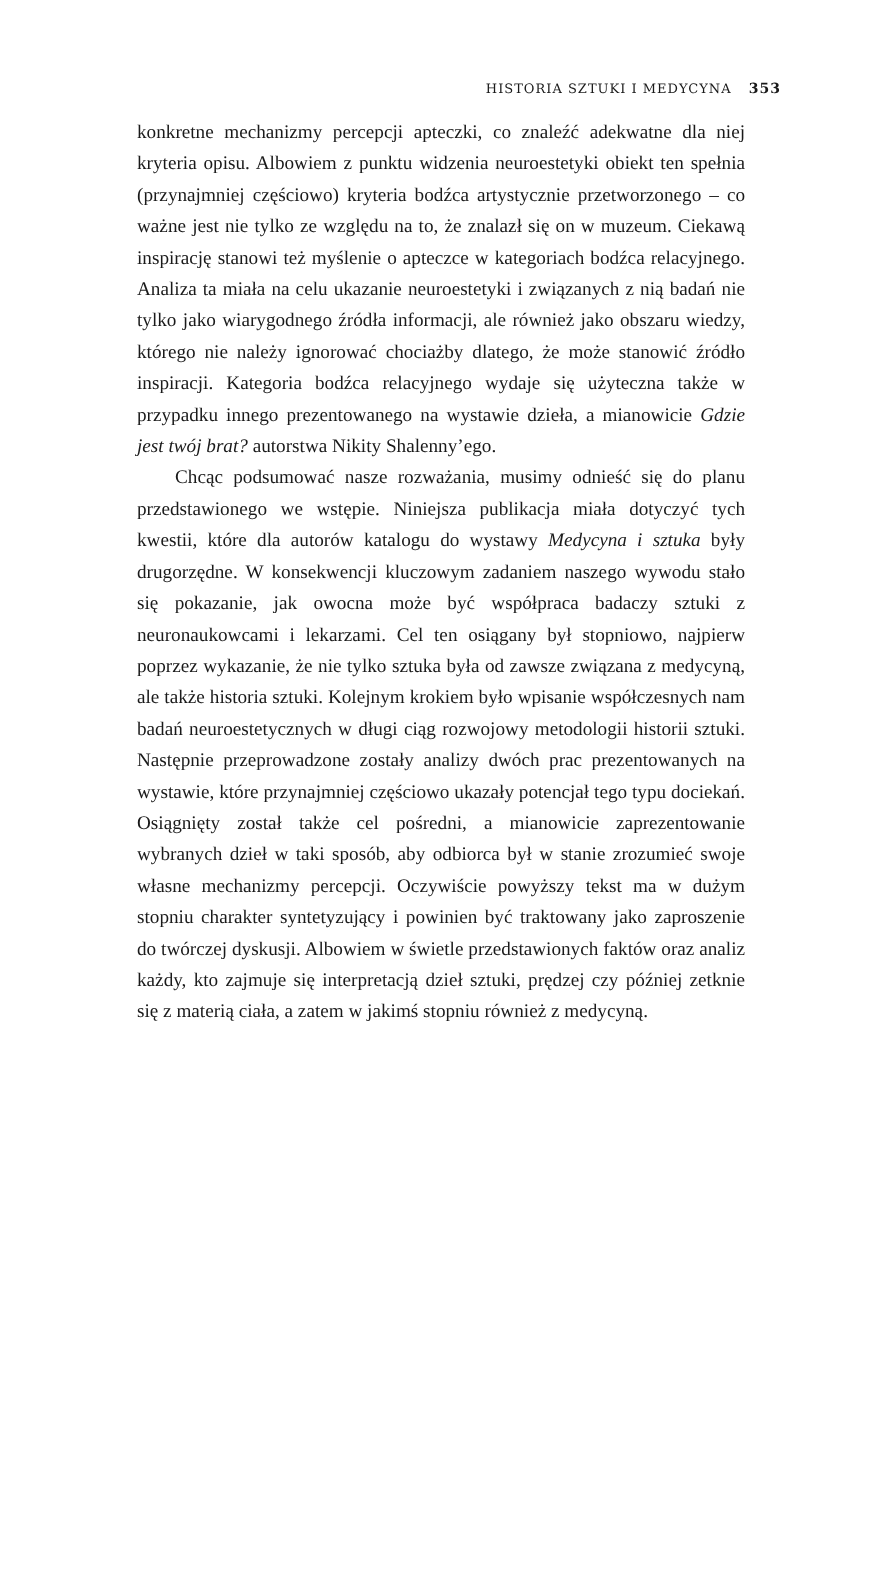HISTORIA SZTUKI I MEDYCYNA 353
konkretne mechanizmy percepcji apteczki, co znaleźć adekwatne dla niej kryteria opisu. Albowiem z punktu widzenia neuroestetyki obiekt ten spełnia (przynajmniej częściowo) kryteria bodźca artystycznie przetworzonego – co ważne jest nie tylko ze względu na to, że znalazł się on w muzeum. Ciekawą inspirację stanowi też myślenie o apteczce w kategoriach bodźca relacyjnego. Analiza ta miała na celu ukazanie neuroestetyki i związanych z nią badań nie tylko jako wiarygodnego źródła informacji, ale również jako obszaru wiedzy, którego nie należy ignorować chociażby dlatego, że może stanowić źródło inspiracji. Kategoria bodźca relacyjnego wydaje się użyteczna także w przypadku innego prezentowanego na wystawie dzieła, a mianowicie Gdzie jest twój brat? autorstwa Nikity Shalenny’ego.
Chcąc podsumować nasze rozważania, musimy odnieść się do planu przedstawionego we wstępie. Niniejsza publikacja miała dotyczyć tych kwestii, które dla autorów katalogu do wystawy Medycyna i sztuka były drugorzędne. W konsekwencji kluczowym zadaniem naszego wywodu stało się pokazanie, jak owocna może być współpraca badaczy sztuki z neuronaukowcami i lekarzami. Cel ten osiągany był stopniowo, najpierw poprzez wykazanie, że nie tylko sztuka była od zawsze związana z medycyną, ale także historia sztuki. Kolejnym krokiem było wpisanie współczesnych nam badań neuroestetycznych w długi ciąg rozwojowy metodologii historii sztuki. Następnie przeprowadzone zostały analizy dwóch prac prezentowanych na wystawie, które przynajmniej częściowo ukazały potencjał tego typu dociekań. Osiągnięty został także cel pośredni, a mianowicie zaprezentowanie wybranych dzieł w taki sposób, aby odbiorca był w stanie zrozumieć swoje własne mechanizmy percepcji. Oczywiście powyższy tekst ma w dużym stopniu charakter syntetyzujący i powinien być traktowany jako zaproszenie do twórczej dyskusji. Albowiem w świetle przedstawionych faktów oraz analiz każdy, kto zajmuje się interpretacją dzieł sztuki, prędzej czy później zetknie się z materią ciała, a zatem w jakimś stopniu również z medycyną.